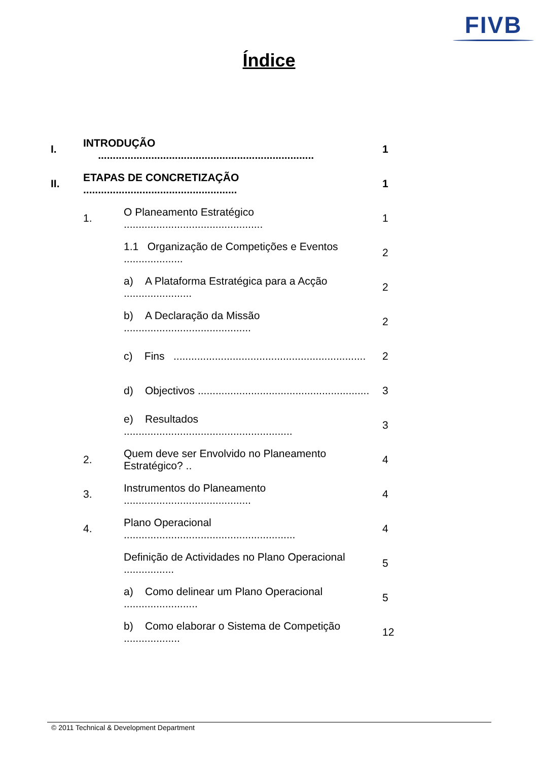FIVB
Índice
I. INTRODUÇÃO ......................................................................... 1
II. ETAPAS DE CONCRETIZAÇÃO .................................................... 1
1. O Planeamento Estratégico ............................................... 1
1.1 Organização de Competições e Eventos .................... 2
a) A Plataforma Estratégica para a Acção ....................... 2
b) A Declaração da Missão ........................................... 2
c) Fins ................................................................. 2
d) Objectivos .......................................................... 3
e) Resultados ......................................................... 3
2. Quem deve ser Envolvido no Planeamento Estratégico? .. 4
3. Instrumentos do Planeamento ........................................... 4
4. Plano Operacional .......................................................... 4
Definição de Actividades no Plano Operacional ................. 5
a) Como delinear um Plano Operacional ......................... 5
b) Como elaborar o Sistema de Competição ................... 12
© 2011 Technical & Development Department